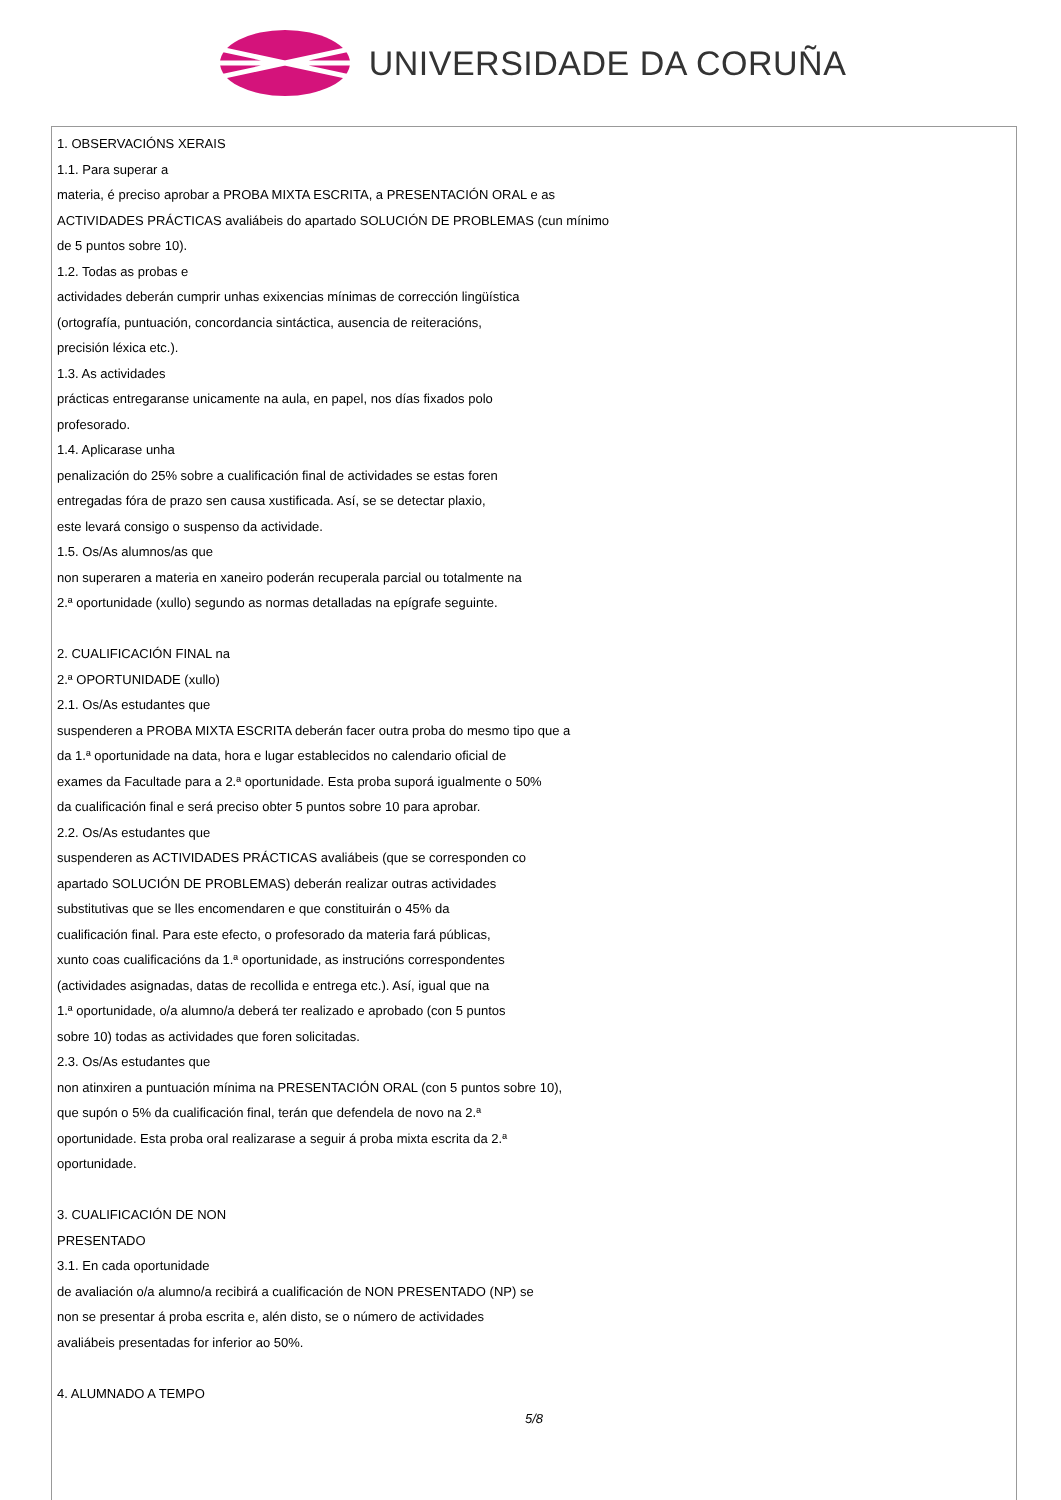UNIVERSIDADE DA CORUÑA
1. OBSERVACIÓNS XERAIS
1.1. Para superar a
materia, é preciso aprobar a PROBA MIXTA ESCRITA, a PRESENTACIÓN ORAL e as
ACTIVIDADES PRÁCTICAS avaliábeis do apartado SOLUCIÓN DE PROBLEMAS (cun mínimo
de 5 puntos sobre 10).
1.2. Todas as probas e
actividades deberán cumprir unhas exixencias mínimas de corrección lingüística
(ortografía, puntuación, concordancia sintáctica, ausencia de reiteracións,
precisión léxica etc.).
1.3. As actividades
prácticas entregaranse unicamente na aula, en papel, nos días fixados polo
profesorado.
1.4. Aplicarase unha
penalización do 25% sobre a cualificación final de actividades se estas foren
entregadas fóra de prazo sen causa xustificada. Así, se se detectar plaxio,
este levará consigo o suspenso da actividade.
1.5. Os/As alumnos/as que
non superaren a materia en xaneiro poderán recuperala parcial ou totalmente na
2.ª oportunidade (xullo) segundo as normas detalladas na epígrafe seguinte.
2. CUALIFICACIÓN FINAL na
2.ª OPORTUNIDADE (xullo)
2.1. Os/As estudantes que
suspenderen a PROBA MIXTA ESCRITA deberán facer outra proba do mesmo tipo que a
da 1.ª oportunidade na data, hora e lugar establecidos no calendario oficial de
exames da Facultade para a 2.ª oportunidade. Esta proba suporá igualmente o 50%
da cualificación final e será preciso obter 5 puntos sobre 10 para aprobar.
2.2. Os/As estudantes que
suspenderen as ACTIVIDADES PRÁCTICAS avaliábeis (que se corresponden co
apartado SOLUCIÓN DE PROBLEMAS) deberán realizar outras actividades
substitutivas que se lles encomendaren e que constituirán o 45% da
cualificación final. Para este efecto, o profesorado da materia fará públicas,
xunto coas cualificacións da 1.ª oportunidade, as instrucións correspondentes
(actividades asignadas, datas de recollida e entrega etc.). Así, igual que na
1.ª oportunidade, o/a alumno/a deberá ter realizado e aprobado (con 5 puntos
sobre 10) todas as actividades que foren solicitadas.
2.3. Os/As estudantes que
non atinxiren a puntuación mínima na PRESENTACIÓN ORAL (con 5 puntos sobre 10),
que supón o 5% da cualificación final, terán que defendela de novo na 2.ª
oportunidade. Esta proba oral realizarase a seguir á proba mixta escrita da 2.ª
oportunidade.
3. CUALIFICACIÓN DE NON
PRESENTADO
3.1. En cada oportunidade
de avaliación o/a alumno/a recibirá a cualificación de NON PRESENTADO (NP) se
non se presentar á proba escrita e, alén disto, se o número de actividades
avaliábeis presentadas for inferior ao 50%.
4. ALUMNADO A TEMPO
5/8